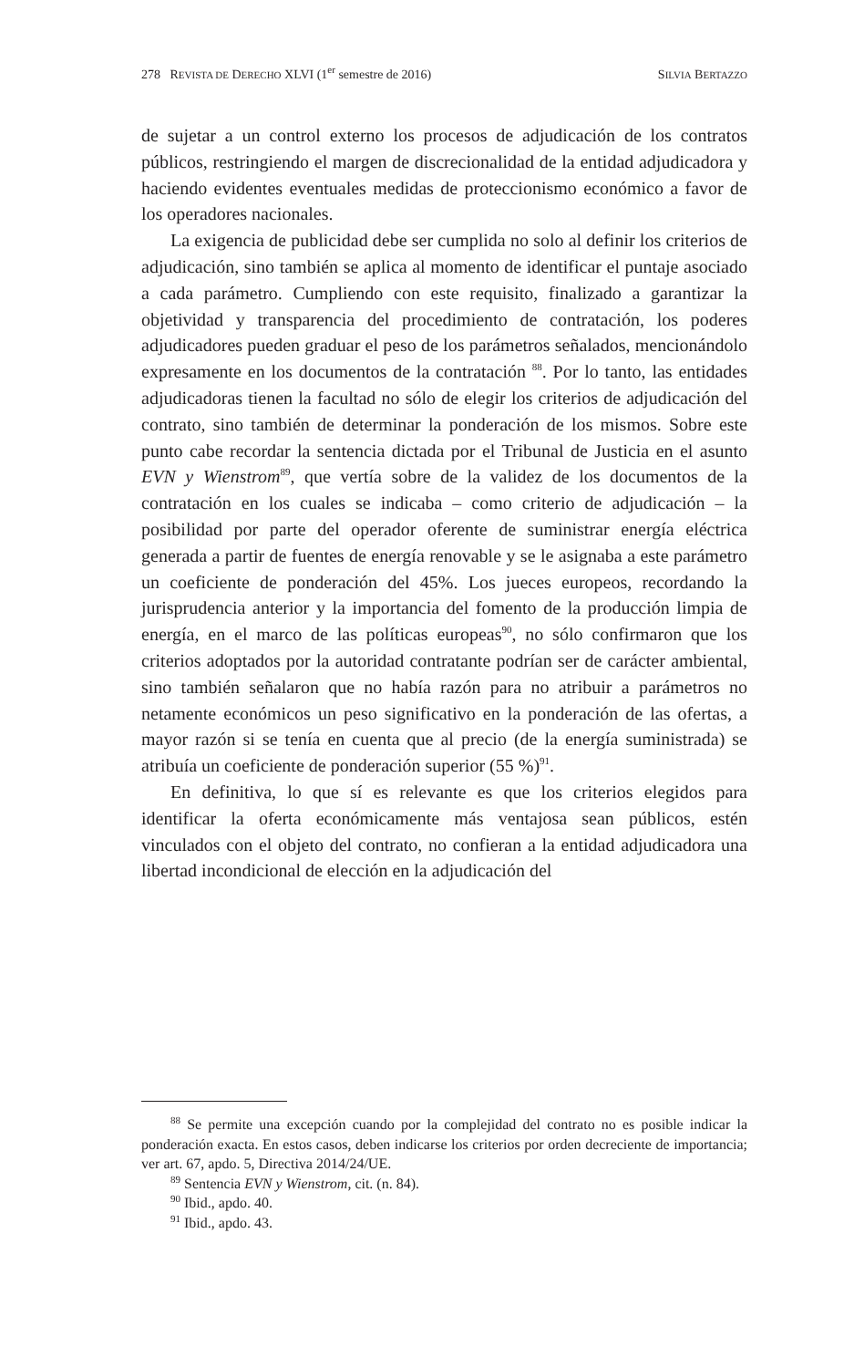278 REVISTA DE DERECHO XLVI (1<sup>er</sup> semestre de 2016) SILVIA BERTAZZO
de sujetar a un control externo los procesos de adjudicación de los contratos públicos, restringiendo el margen de discrecionalidad de la entidad adjudicadora y haciendo evidentes eventuales medidas de proteccionismo económico a favor de los operadores nacionales.
La exigencia de publicidad debe ser cumplida no solo al definir los criterios de adjudicación, sino también se aplica al momento de identificar el puntaje asociado a cada parámetro. Cumpliendo con este requisito, finalizado a garantizar la objetividad y transparencia del procedimiento de contratación, los poderes adjudicadores pueden graduar el peso de los parámetros señalados, mencionándolo expresamente en los documentos de la contratación <sup>88</sup>. Por lo tanto, las entidades adjudicadoras tienen la facultad no sólo de elegir los criterios de adjudicación del contrato, sino también de determinar la ponderación de los mismos. Sobre este punto cabe recordar la sentencia dictada por el Tribunal de Justicia en el asunto EVN y Wienstrom<sup>89</sup>, que vertía sobre de la validez de los documentos de la contratación en los cuales se indicaba – como criterio de adjudicación – la posibilidad por parte del operador oferente de suministrar energía eléctrica generada a partir de fuentes de energía renovable y se le asignaba a este parámetro un coeficiente de ponderación del 45%. Los jueces europeos, recordando la jurisprudencia anterior y la importancia del fomento de la producción limpia de energía, en el marco de las políticas europeas<sup>90</sup>, no sólo confirmaron que los criterios adoptados por la autoridad contratante podrían ser de carácter ambiental, sino también señalaron que no había razón para no atribuir a parámetros no netamente económicos un peso significativo en la ponderación de las ofertas, a mayor razón si se tenía en cuenta que al precio (de la energía suministrada) se atribuía un coeficiente de ponderación superior (55 %)<sup>91</sup>.
En definitiva, lo que sí es relevante es que los criterios elegidos para identificar la oferta económicamente más ventajosa sean públicos, estén vinculados con el objeto del contrato, no confieran a la entidad adjudicadora una libertad incondicional de elección en la adjudicación del
<sup>88</sup> Se permite una excepción cuando por la complejidad del contrato no es posible indicar la ponderación exacta. En estos casos, deben indicarse los criterios por orden decreciente de importancia; ver art. 67, apdo. 5, Directiva 2014/24/UE.
<sup>89</sup> Sentencia EVN y Wienstrom, cit. (n. 84).
<sup>90</sup> Ibid., apdo. 40.
<sup>91</sup> Ibid., apdo. 43.